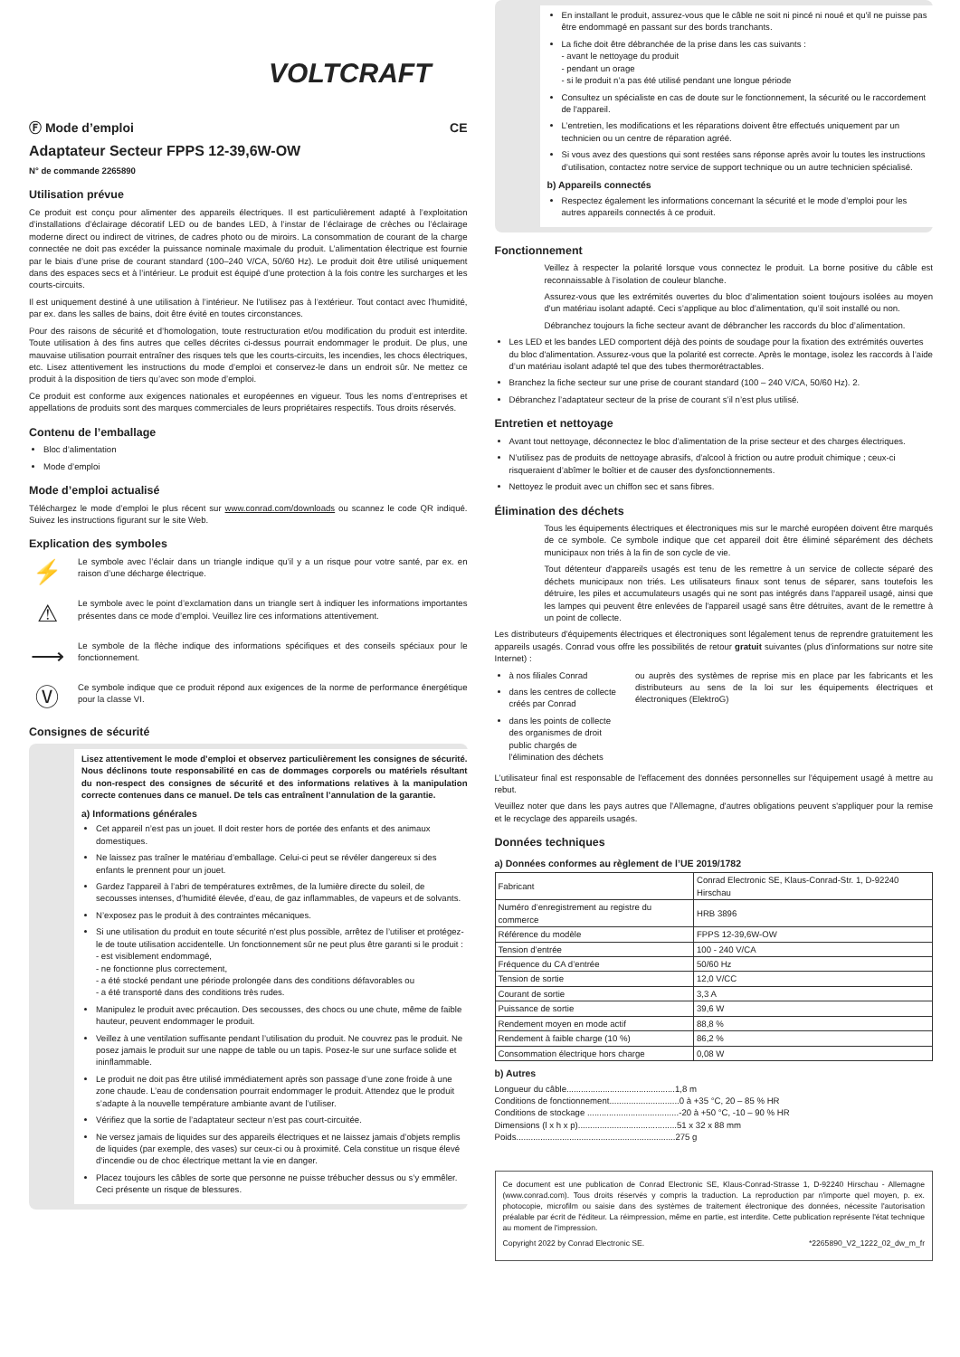VOLTCRAFT
Ⓕ Mode d’emploi CE
Adaptateur Secteur FPPS 12-39,6W-OW
N° de commande 2265890
Utilisation prévue
Ce produit est conçu pour alimenter des appareils électriques. Il est particulièrement adapté à l’exploitation d’installations d’éclairage décoratif LED ou de bandes LED, à l’instar de l’éclairage de crèches ou l’éclairage moderne direct ou indirect de vitrines, de cadres photo ou de miroirs. La consommation de courant de la charge connectée ne doit pas excéder la puissance nominale maximale du produit. L’alimentation électrique est fournie par le biais d’une prise de courant standard (100–240 V/CA, 50/60 Hz). Le produit doit être utilisé uniquement dans des espaces secs et à l’intérieur. Le produit est équipé d’une protection à la fois contre les surcharges et les courts-circuits.
Il est uniquement destiné à une utilisation à l’intérieur. Ne l'utilisez pas à l’extérieur. Tout contact avec l'humidité, par ex. dans les salles de bains, doit être évité en toutes circonstances.
Pour des raisons de sécurité et d’homologation, toute restructuration et/ou modification du produit est interdite. Toute utilisation à des fins autres que celles décrites ci-dessus pourrait endommager le produit. De plus, une mauvaise utilisation pourrait entraîner des risques tels que les courts-circuits, les incendies, les chocs électriques, etc. Lisez attentivement les instructions du mode d’emploi et conservez-le dans un endroit sûr. Ne mettez ce produit à la disposition de tiers qu’avec son mode d’emploi.
Ce produit est conforme aux exigences nationales et européennes en vigueur. Tous les noms d’entreprises et appellations de produits sont des marques commerciales de leurs propriétaires respectifs. Tous droits réservés.
Contenu de l’emballage
Bloc d’alimentation
Mode d’emploi
Mode d’emploi actualisé
Téléchargez le mode d’emploi le plus récent sur www.conrad.com/downloads ou scannez le code QR indiqué. Suivez les instructions figurant sur le site Web.
Explication des symboles
⚡
Le symbole avec l’éclair dans un triangle indique qu’il y a un risque pour votre santé, par ex. en raison d’une décharge électrique.
⚠
Le symbole avec le point d’exclamation dans un triangle sert à indiquer les informations importantes présentes dans ce mode d’emploi. Veuillez lire ces informations attentivement.
⟶
Le symbole de la flèche indique des informations spécifiques et des conseils spéciaux pour le fonctionnement.
Ⓥ
Ce symbole indique que ce produit répond aux exigences de la norme de performance énergétique pour la classe VI.
Consignes de sécurité
Lisez attentivement le mode d’emploi et observez particulièrement les consignes de sécurité. Nous déclinons toute responsabilité en cas de dommages corporels ou matériels résultant du non-respect des consignes de sécurité et des informations relatives à la manipulation correcte contenues dans ce manuel. De tels cas entraînent l’annulation de la garantie.
a) Informations générales
Cet appareil n’est pas un jouet. Il doit rester hors de portée des enfants et des animaux domestiques.
Ne laissez pas traîner le matériau d’emballage. Celui-ci peut se révéler dangereux si des enfants le prennent pour un jouet.
Gardez l'appareil à l’abri de températures extrêmes, de la lumière directe du soleil, de secousses intenses, d’humidité élevée, d’eau, de gaz inflammables, de vapeurs et de solvants.
N’exposez pas le produit à des contraintes mécaniques.
Si une utilisation du produit en toute sécurité n'est plus possible, arrêtez de l’utiliser et protégez-le de toute utilisation accidentelle. Un fonctionnement sûr ne peut plus être garanti si le produit :
- est visiblement endommagé,
- ne fonctionne plus correctement,
- a été stocké pendant une période prolongée dans des conditions défavorables ou
- a été transporté dans des conditions très rudes.
Manipulez le produit avec précaution. Des secousses, des chocs ou une chute, même de faible hauteur, peuvent endommager le produit.
Veillez à une ventilation suffisante pendant l’utilisation du produit. Ne couvrez pas le produit. Ne posez jamais le produit sur une nappe de table ou un tapis. Posez-le sur une surface solide et ininflammable.
Le produit ne doit pas être utilisé immédiatement après son passage d’une zone froide à une zone chaude. L’eau de condensation pourrait endommager le produit. Attendez que le produit s’adapte à la nouvelle température ambiante avant de l’utiliser.
Vérifiez que la sortie de l’adaptateur secteur n’est pas court-circuitée.
Ne versez jamais de liquides sur des appareils électriques et ne laissez jamais d’objets remplis de liquides (par exemple, des vases) sur ceux-ci ou à proximité. Cela constitue un risque élevé d’incendie ou de choc électrique mettant la vie en danger.
Placez toujours les câbles de sorte que personne ne puisse trébucher dessus ou s’y emmêler. Ceci présente un risque de blessures.
En installant le produit, assurez-vous que le câble ne soit ni pincé ni noué et qu'il ne puisse pas être endommagé en passant sur des bords tranchants.
La fiche doit être débranchée de la prise dans les cas suivants :
- avant le nettoyage du produit
- pendant un orage
- si le produit n’a pas été utilisé pendant une longue période
Consultez un spécialiste en cas de doute sur le fonctionnement, la sécurité ou le raccordement de l'appareil.
L’entretien, les modifications et les réparations doivent être effectués uniquement par un technicien ou un centre de réparation agréé.
Si vous avez des questions qui sont restées sans réponse après avoir lu toutes les instructions d’utilisation, contactez notre service de support technique ou un autre technicien spécialisé.
b) Appareils connectés
Respectez également les informations concernant la sécurité et le mode d’emploi pour les autres appareils connectés à ce produit.
Fonctionnement
Veillez à respecter la polarité lorsque vous connectez le produit. La borne positive du câble est reconnaissable à l’isolation de couleur blanche.
Assurez-vous que les extrémités ouvertes du bloc d’alimentation soient toujours isolées au moyen d'un matériau isolant adapté. Ceci s’applique au bloc d’alimentation, qu’il soit installé ou non.
Débranchez toujours la fiche secteur avant de débrancher les raccords du bloc d’alimentation.
Les LED et les bandes LED comportent déjà des points de soudage pour la fixation des extrémités ouvertes du bloc d'alimentation. Assurez-vous que la polarité est correcte. Après le montage, isolez les raccords à l’aide d’un matériau isolant adapté tel que des tubes thermorétractables.
Branchez la fiche secteur sur une prise de courant standard (100 – 240 V/CA, 50/60 Hz). 2.
Débranchez l’adaptateur secteur de la prise de courant s’il n’est plus utilisé.
Entretien et nettoyage
Avant tout nettoyage, déconnectez le bloc d’alimentation de la prise secteur et des charges électriques.
N’utilisez pas de produits de nettoyage abrasifs, d’alcool à friction ou autre produit chimique ; ceux-ci risqueraient d’abîmer le boîtier et de causer des dysfonctionnements.
Nettoyez le produit avec un chiffon sec et sans fibres.
Élimination des déchets
Tous les équipements électriques et électroniques mis sur le marché européen doivent être marqués de ce symbole. Ce symbole indique que cet appareil doit être éliminé séparément des déchets municipaux non triés à la fin de son cycle de vie.
Tout détenteur d'appareils usagés est tenu de les remettre à un service de collecte séparé des déchets municipaux non triés. Les utilisateurs finaux sont tenus de séparer, sans toutefois les détruire, les piles et accumulateurs usagés qui ne sont pas intégrés dans l'appareil usagé, ainsi que les lampes qui peuvent être enlevées de l'appareil usagé sans être détruites, avant de le remettre à un point de collecte.
Les distributeurs d'équipements électriques et électroniques sont légalement tenus de reprendre gratuitement les appareils usagés. Conrad vous offre les possibilités de retour gratuit suivantes (plus d'informations sur notre site Internet) :
à nos filiales Conrad
dans les centres de collecte créés par Conrad
dans les points de collecte des organismes de droit public chargés de l'élimination des déchets
ou auprès des systèmes de reprise mis en place par les fabricants et les distributeurs au sens de la loi sur les équipements électriques et électroniques (ElektroG)
L'utilisateur final est responsable de l'effacement des données personnelles sur l'équipement usagé à mettre au rebut.
Veuillez noter que dans les pays autres que l'Allemagne, d'autres obligations peuvent s'appliquer pour la remise et le recyclage des appareils usagés.
Données techniques
a) Données conformes au règlement de l’UE 2019/1782
| Fabricant | Conrad Electronic SE, Klaus-Conrad-Str. 1, D-92240 Hirschau |
| Numéro d’enregistrement au registre du commerce | HRB 3896 |
| Référence du modèle | FPPS 12-39,6W-OW |
| Tension d’entrée | 100 - 240 V/CA |
| Fréquence du CA d’entrée | 50/60 Hz |
| Tension de sortie | 12,0 V/CC |
| Courant de sortie | 3,3 A |
| Puissance de sortie | 39,6 W |
| Rendement moyen en mode actif | 88,8 % |
| Rendement à faible charge (10 %) | 86,2 % |
| Consommation électrique hors charge | 0,08 W |
b) Autres
Longueur du câble.............................................1,8 m
Conditions de fonctionnement.............................0 à +35 °C, 20 – 85 % HR
Conditions de stockage ......................................-20 à +50 °C, -10 – 90 % HR
Dimensions (l x h x p).........................................51 x 32 x 88 mm
Poids..................................................................275 g
Ce document est une publication de Conrad Electronic SE, Klaus-Conrad-Strasse 1, D-92240 Hirschau - Allemagne (www.conrad.com). Tous droits réservés y compris la traduction. La reproduction par n'importe quel moyen, p. ex. photocopie, microfilm ou saisie dans des systèmes de traitement électronique des données, nécessite l'autorisation préalable par écrit de l'éditeur. La réimpression, même en partie, est interdite. Cette publication représente l'état technique au moment de l'impression.
Copyright 2022 by Conrad Electronic SE. *2265890_V2_1222_02_dw_m_fr